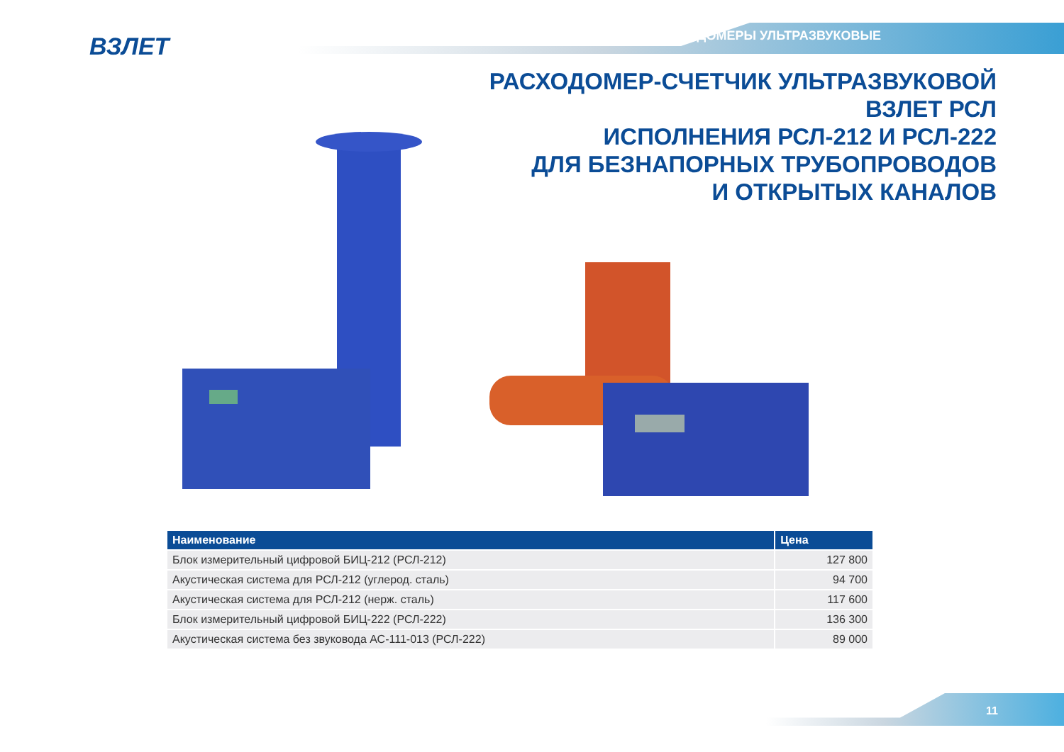ВЗЛЕТ РАСХОДОМЕРЫ УЛЬТРАЗВУКОВЫЕ
РАСХОДОМЕР-СЧЕТЧИК УЛЬТРАЗВУКОВОЙ
ВЗЛЕТ РСЛ
ИСПОЛНЕНИЯ РСЛ-212 И РСЛ-222
ДЛЯ БЕЗНАПОРНЫХ ТРУБОПРОВОДОВ
И ОТКРЫТЫХ КАНАЛОВ
| Наименование | Цена |
| --- | --- |
| Блок измерительный цифровой БИЦ-212 (РСЛ-212) | 127 800 |
| Акустическая система для РСЛ-212 (углерод. сталь) | 94 700 |
| Акустическая система для РСЛ-212 (нерж. сталь) | 117 600 |
| Блок измерительный цифровой БИЦ-222 (РСЛ-222) | 136 300 |
| Акустическая система без звуковода АС-111-013 (РСЛ-222) | 89 000 |
11